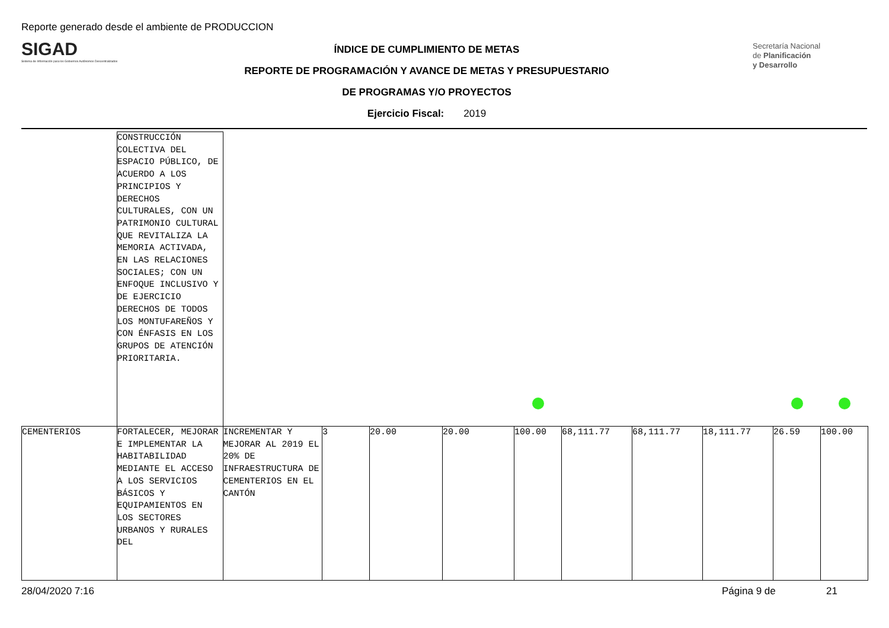Reporte generado desde el ambiente de PRODUCCION
SIGAD
Sistema de Información para los Gobiernos Autónomos Descentralizados
ÍNDICE DE CUMPLIMIENTO DE METAS
REPORTE DE PROGRAMACIÓN Y AVANCE DE METAS Y PRESUPUESTARIO
DE PROGRAMAS Y/O PROYECTOS
Ejercicio Fiscal: 2019
Secretaría Nacional
de Planificación
y Desarrollo
| | CONSTRUCCIÓN COLECTIVA DEL ESPACIO PÚBLICO, DE ACUERDO A LOS PRINCIPIOS Y DERECHOS CULTURALES, CON UN PATRIMONIO CULTURAL QUE REVITALIZA LA MEMORIA ACTIVADA, EN LAS RELACIONES SOCIALES; CON UN ENFOQUE INCLUSIVO Y DE EJERCICIO DERECHOS DE TODOS LOS MONTUFAREÑOS Y CON ÉNFASIS EN LOS GRUPOS DE ATENCIÓN PRIORITARIA. | | | | | | | | | | |
| CEMENTERIOS | FORTALECER, MEJORAR E IMPLEMENTAR LA HABITABILIDAD MEDIANTE EL ACCESO A LOS SERVICIOS BÁSICOS Y EQUIPAMIENTOS EN LOS SECTORES URBANOS Y RURALES DEL | INCREMENTAR Y MEJORAR AL 2019 EL 20% DE INFRAESTRUCTURA DE CEMENTERIOS EN EL CANTÓN | 3 | 20.00 | 20.00 | 100.00 | 68,111.77 | 68,111.77 | 18,111.77 | 26.59 | 100.00 |
28/04/2020 7:16 Página 9 de 21